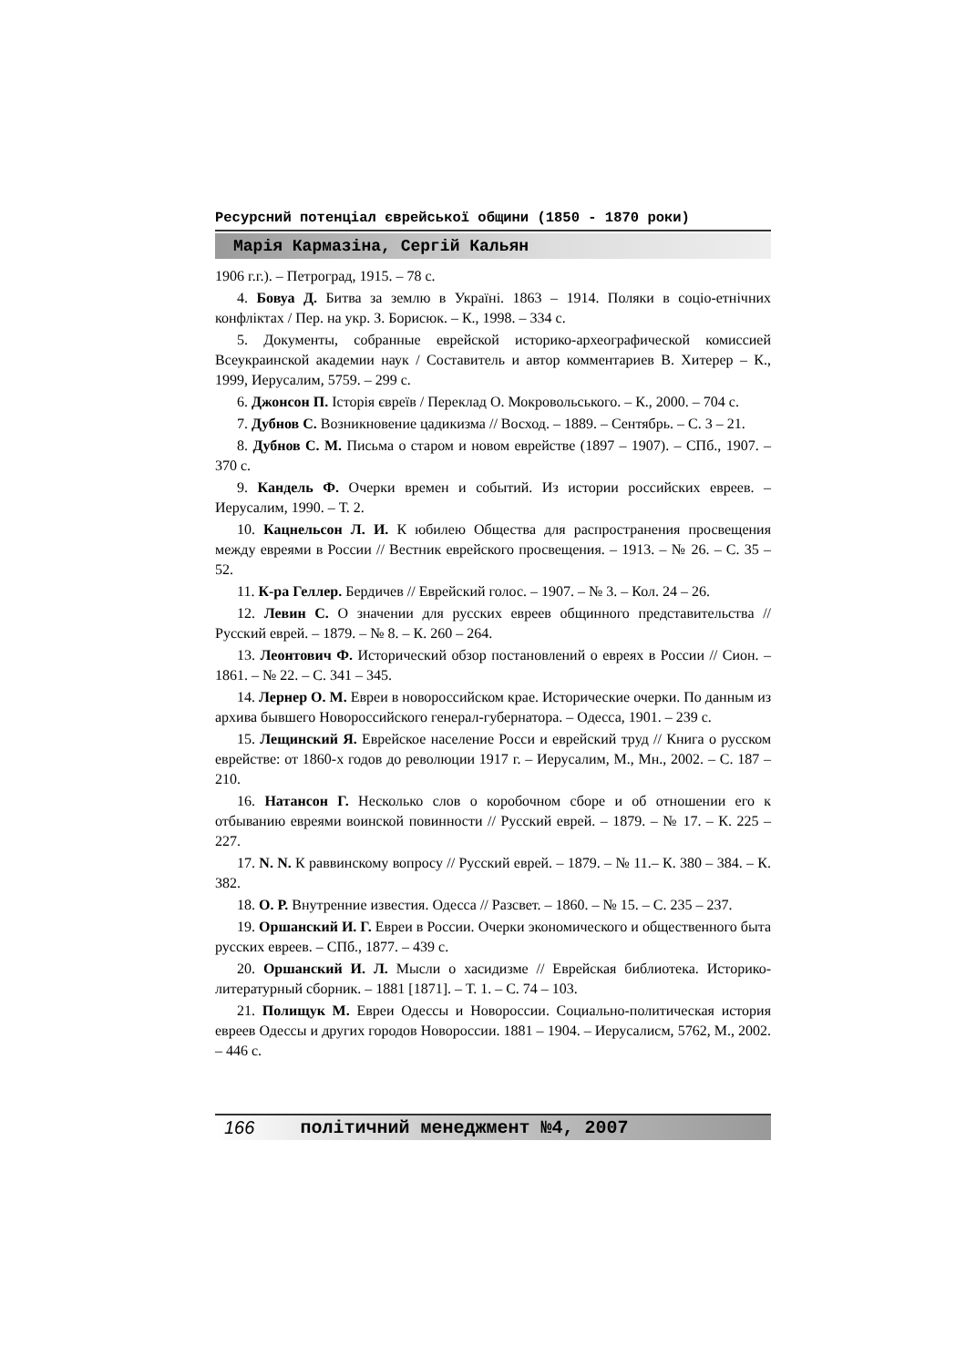Ресурсний потенціал єврейської общини (1850 - 1870 роки)
Марія Кармазіна, Сергій Кальян
1906 г.г.). – Петроград, 1915. – 78 с.
4. Бовуа Д. Битва за землю в Україні. 1863 – 1914. Поляки в соціо-етнічних конфліктах / Пер. на укр. З. Борисюк. – К., 1998. – 334 с.
5. Документы, собранные еврейской историко-археографической комиссией Всеукраинской академии наук / Составитель и автор комментариев В. Хитерер – К., 1999, Иерусалим, 5759. – 299 с.
6. Джонсон П. Історія євреїв / Переклад О. Мокровольського. – К., 2000. – 704 с.
7. Дубнов С. Возникновение цадикизма // Восход. – 1889. – Сентябрь. – С. 3 – 21.
8. Дубнов С. М. Письма о старом и новом еврействе (1897 – 1907). – СПб., 1907. – 370 с.
9. Кандель Ф. Очерки времен и событий. Из истории российских евреев. – Иерусалим, 1990. – Т. 2.
10. Кацнельсон Л. И. К юбилею Общества для распространения просвещения между евреями в России // Вестник еврейского просвещения. – 1913. – № 26. – С. 35 – 52.
11. К-ра Геллер. Бердичев // Еврейский голос. – 1907. – № 3. – Кол. 24 – 26.
12. Левин С. О значении для русских евреев общинного представительства // Русский еврей. – 1879. – № 8. – К. 260 – 264.
13. Леонтович Ф. Исторический обзор постановлений о евреях в России // Сион. – 1861. – № 22. – С. 341 – 345.
14. Лернер О. М. Евреи в новороссийском крае. Исторические очерки. По данным из архива бывшего Новороссийского генерал-губернатора. – Одесса, 1901. – 239 с.
15. Лещинский Я. Еврейское население Росси и еврейский труд // Книга о русском еврействе: от 1860-х годов до революции 1917 г. – Иерусалим, М., Мн., 2002. – С. 187 – 210.
16. Натансон Г. Несколько слов о коробочном сборе и об отношении его к отбыванию евреями воинской повинности // Русский еврей. – 1879. – № 17. – К. 225 – 227.
17. N. N. К раввинскому вопросу // Русский еврей. – 1879. – № 11.– К. 380 – 384. – К. 382.
18. О. Р. Внутренние известия. Одесса // Разсвет. – 1860. – № 15. – С. 235 – 237.
19. Оршанский И. Г. Евреи в России. Очерки экономического и общественного быта русских евреев. – СПб., 1877. – 439 с.
20. Оршанский И. Л. Мысли о хасидизме // Еврейская библиотека. Историко-литературный сборник. – 1881 [1871]. – Т. 1. – С. 74 – 103.
21. Полищук М. Евреи Одессы и Новороссии. Социально-политическая история евреев Одессы и других городов Новороссии. 1881 – 1904. – Иерусалисм, 5762, М., 2002. – 446 с.
166 політичний менеджмент №4, 2007